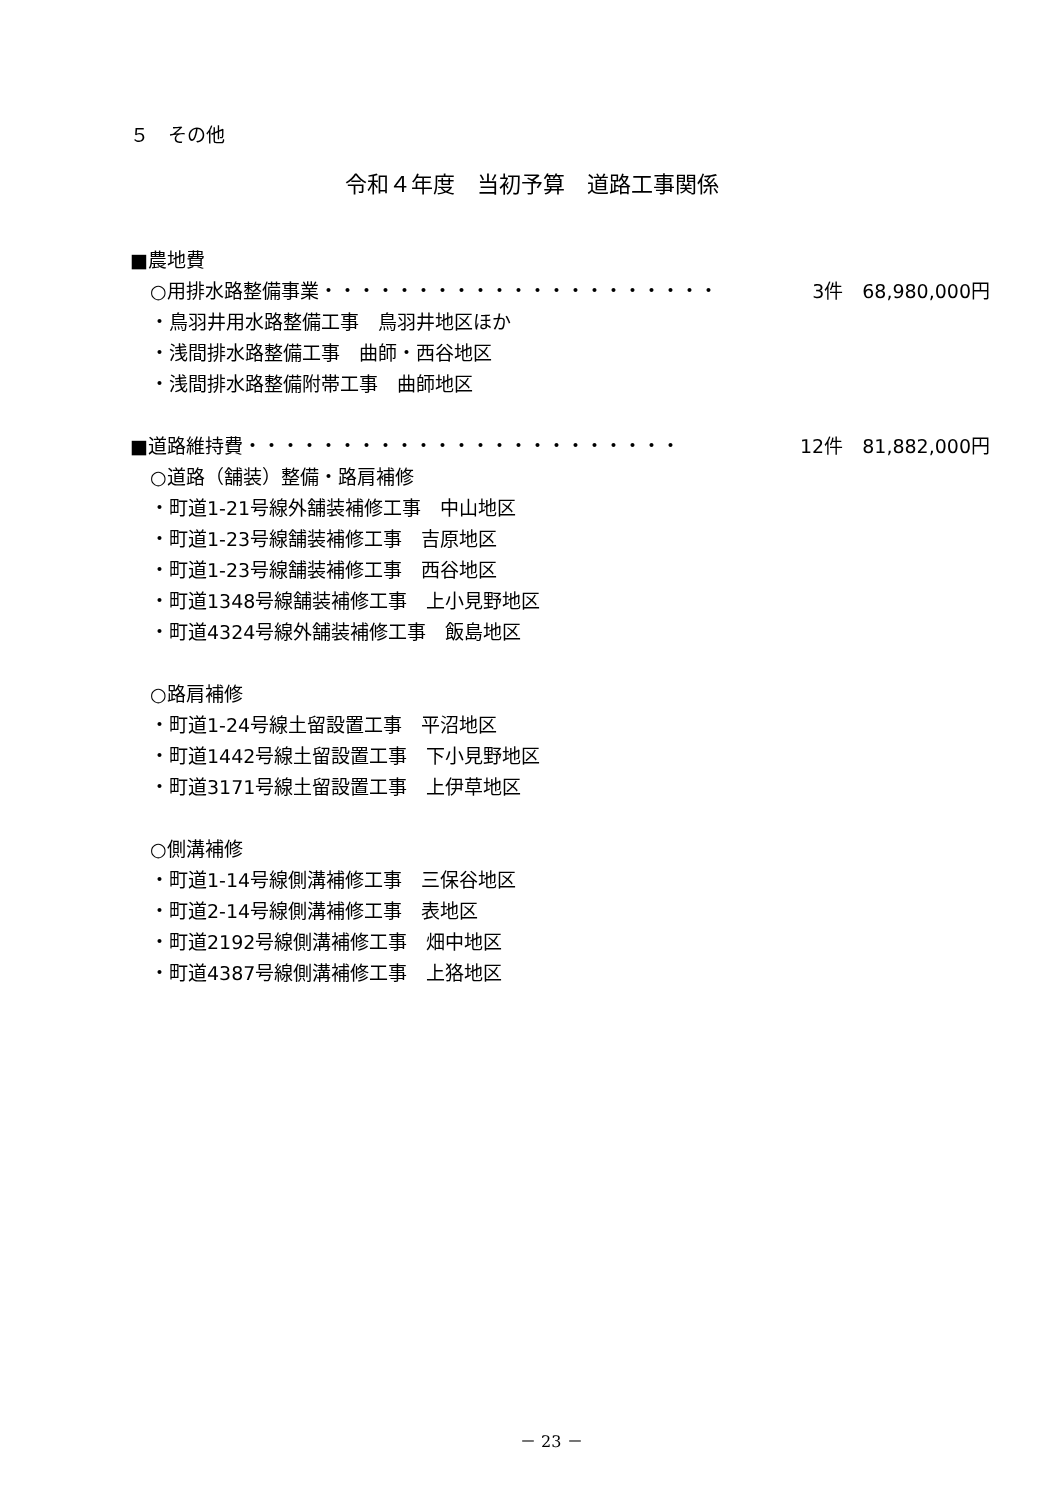５　その他
令和４年度　当初予算　道路工事関係
■農地費
○用排水路整備事業・・・・・・・・・・・・・・・・・・・・・ 3件　68,980,000円
・鳥羽井用水路整備工事　鳥羽井地区ほか
・浅間排水路整備工事　曲師・西谷地区
・浅間排水路整備附帯工事　曲師地区
■道路維持費・・・・・・・・・・・・・・・・・・・・・・・ 12件　81,882,000円
○道路（舗装）整備・路肩補修
・町道1-21号線外舗装補修工事　中山地区
・町道1-23号線舗装補修工事　吉原地区
・町道1-23号線舗装補修工事　西谷地区
・町道1348号線舗装補修工事　上小見野地区
・町道4324号線外舗装補修工事　飯島地区
○路肩補修
・町道1-24号線土留設置工事　平沼地区
・町道1442号線土留設置工事　下小見野地区
・町道3171号線土留設置工事　上伊草地区
○側溝補修
・町道1-14号線側溝補修工事　三保谷地区
・町道2-14号線側溝補修工事　表地区
・町道2192号線側溝補修工事　畑中地区
・町道4387号線側溝補修工事　上狢地区
－ 23 －